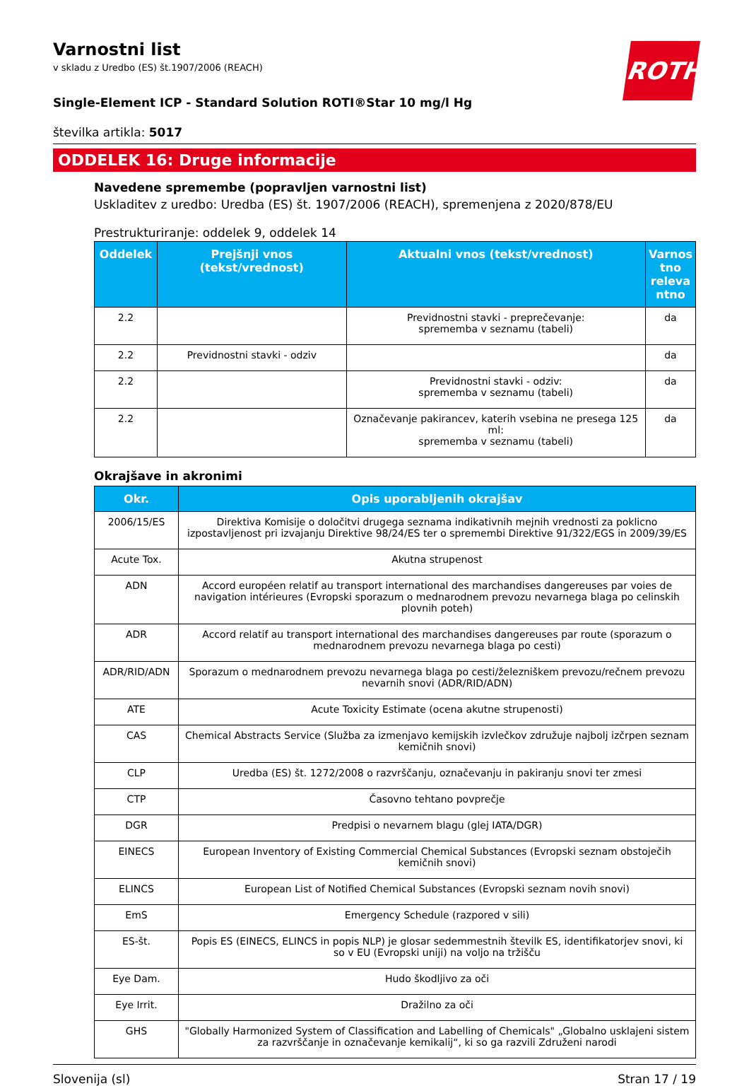ROTH
Varnostni list
v skladu z Uredbo (ES) št.1907/2006 (REACH)
Single-Element ICP - Standard Solution ROTI®Star 10 mg/l Hg
številka artikla: 5017
ODDELEK 16: Druge informacije
Navedene spremembe (popravljen varnostni list)
Uskladitev z uredbo: Uredba (ES) št. 1907/2006 (REACH), spremenjena z 2020/878/EU
Prestrukturiranje: oddelek 9, oddelek 14
| Oddelek | Prejšnji vnos (tekst/vrednost) | Aktualni vnos (tekst/vrednost) | Varnos tno releva ntno |
| --- | --- | --- | --- |
| 2.2 | | Previdnostni stavki - preprečevanje: sprememba v seznamu (tabeli) | da |
| 2.2 | Previdnostni stavki - odziv | | da |
| 2.2 | | Previdnostni stavki - odziv: sprememba v seznamu (tabeli) | da |
| 2.2 | | Označevanje pakirancev, katerih vsebina ne presega 125 ml: sprememba v seznamu (tabeli) | da |
Okrajšave in akronimi
| Okr. | Opis uporabljenih okrajšav |
| --- | --- |
| 2006/15/ES | Direktiva Komisije o določitvi drugega seznama indikativnih mejnih vrednosti za poklicno izpostavljenost pri izvajanju Direktive 98/24/ES ter o spremembi Direktive 91/322/EGS in 2009/39/ES |
| Acute Tox. | Akutna strupenost |
| ADN | Accord européen relatif au transport international des marchandises dangereuses par voies de navigation intérieures (Evropski sporazum o mednarodnem prevozu nevarnega blaga po celinskih plovnih poteh) |
| ADR | Accord relatif au transport international des marchandises dangereuses par route (sporazum o mednarodnem prevozu nevarnega blaga po cesti) |
| ADR/RID/ADN | Sporazum o mednarodnem prevozu nevarnega blaga po cesti/železniškem prevozu/rečnem prevozu nevarnih snovi (ADR/RID/ADN) |
| ATE | Acute Toxicity Estimate (ocena akutne strupenosti) |
| CAS | Chemical Abstracts Service (Služba za izmenjavo kemijskih izvlečkov združuje najbolj izčrpen seznam kemičnih snovi) |
| CLP | Uredba (ES) št. 1272/2008 o razvrščanju, označevanju in pakiranju snovi ter zmesi |
| CTP | Časovno tehtano povprečje |
| DGR | Predpisi o nevarnem blagu (glej IATA/DGR) |
| EINECS | European Inventory of Existing Commercial Chemical Substances (Evropski seznam obstoječih kemičnih snovi) |
| ELINCS | European List of Notified Chemical Substances (Evropski seznam novih snovi) |
| EmS | Emergency Schedule (razpored v sili) |
| ES-št. | Popis ES (EINECS, ELINCS in popis NLP) je glosar sedemmestnih številk ES, identifikatorjev snovi, ki so v EU (Evropski uniji) na voljo na tržišču |
| Eye Dam. | Hudo škodljivo za oči |
| Eye Irrit. | Dražilno za oči |
| GHS | "Globally Harmonized System of Classification and Labelling of Chemicals" „Globalno usklajeni sistem za razvrščanje in označevanje kemikalij“, ki so ga razvili Združeni narodi |
Slovenija (sl) Stran 17 / 19